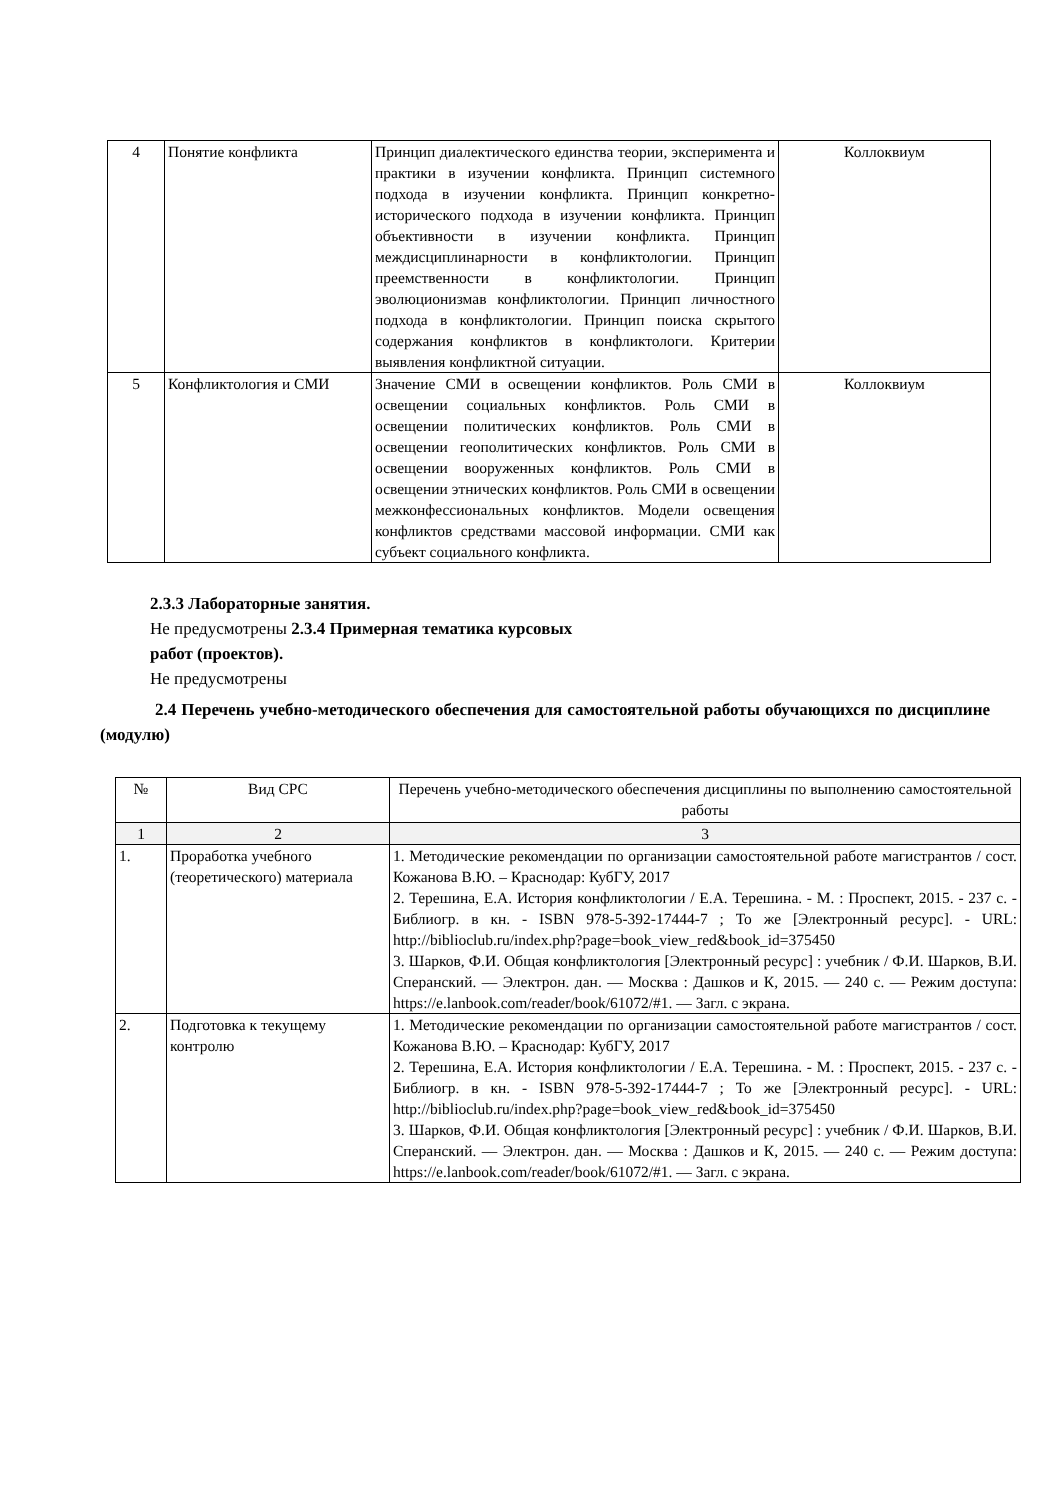| 4 | Понятие конфликта | Принцип диалектического единства теории, эксперимента и практики в изучении конфликта. Принцип системного подхода в изучении конфликта. Принцип конкретно-исторического подхода в изучении конфликта. Принцип объективности в изучении конфликта. Принцип междисциплинарности в конфликтологии. Принцип преемственности в конфликтологии. Принцип эволюционизмав конфликтологии. Принцип личностного подхода в конфликтологии. Принцип поиска скрытого содержания конфликтов в конфликтологи. Критерии выявления конфликтной ситуации. | Коллоквиум |
| 5 | Конфликтология и СМИ | Значение СМИ в освещении конфликтов. Роль СМИ в освещении социальных конфликтов. Роль СМИ в освещении политических конфликтов. Роль СМИ в освещении геополитических конфликтов. Роль СМИ в освещении вооруженных конфликтов. Роль СМИ в освещении этнических конфликтов. Роль СМИ в освещении межконфессиональных конфликтов. Модели освещения конфликтов средствами массовой информации. СМИ как субъект социального конфликта. | Коллоквиум |
2.3.3 Лабораторные занятия.
Не предусмотрены 2.3.4 Примерная тематика курсовых
работ (проектов).
Не предусмотрены
2.4 Перечень учебно-методического обеспечения для самостоятельной работы обучающихся по дисциплине (модулю)
| № | Вид СРС | Перечень учебно-методического обеспечения дисциплины по выполнению самостоятельной работы |
| --- | --- | --- |
| 1 | 2 | 3 |
| 1. | Проработка учебного (теоретического) материала | 1. Методические рекомендации по организации самостоятельной работе магистрантов / сост. Кожанова В.Ю. – Краснодар: КубГУ, 2017 2. Терешина, Е.А. История конфликтологии / Е.А. Терешина. - М. : Проспект, 2015. - 237 с. - Библиогр. в кн. - ISBN 978-5-392-17444-7 ; То же [Электронный ресурс]. - URL: http://biblioclub.ru/index.php?page=book_view_red&book_id=375450 3. Шарков, Ф.И. Общая конфликтология [Электронный ресурс] : учебник / Ф.И. Шарков, В.И. Сперанский. — Электрон. дан. — Москва : Дашков и К, 2015. — 240 с. — Режим доступа: https://e.lanbook.com/reader/book/61072/#1. — Загл. с экрана. |
| 2. | Подготовка к текущему контролю | 1. Методические рекомендации по организации самостоятельной работе магистрантов / сост. Кожанова В.Ю. – Краснодар: КубГУ, 2017 2. Терешина, Е.А. История конфликтологии / Е.А. Терешина. - М. : Проспект, 2015. - 237 с. - Библиогр. в кн. - ISBN 978-5-392-17444-7 ; То же [Электронный ресурс]. - URL: http://biblioclub.ru/index.php?page=book_view_red&book_id=375450 3. Шарков, Ф.И. Общая конфликтология [Электронный ресурс] : учебник / Ф.И. Шарков, В.И. Сперанский. — Электрон. дан. — Москва : Дашков и К, 2015. — 240 с. — Режим доступа: https://e.lanbook.com/reader/book/61072/#1. — Загл. с экрана. |